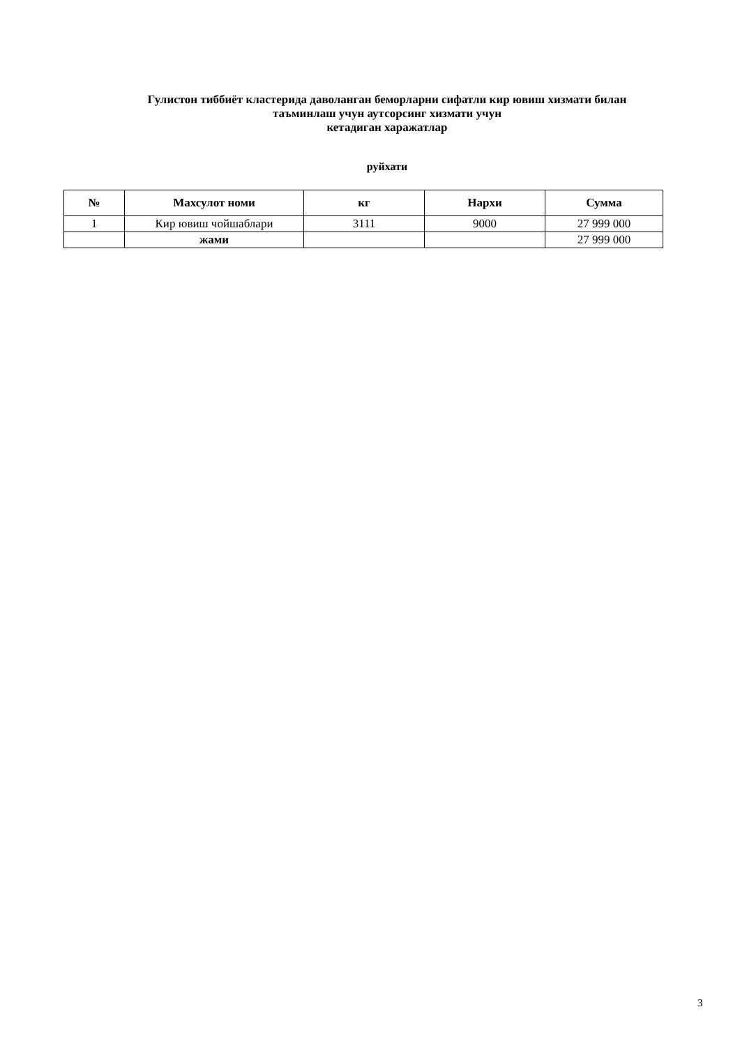Гулистон тиббиёт кластерида даволанган беморларни сифатли кир ювиш хизмати билан
таъминлаш учун аутсорсинг хизмати учун
кетадиган харажатлар
руйхати
| № | Махсулот номи | кг | Нархи | Сумма |
| --- | --- | --- | --- | --- |
| 1 | Кир ювиш чойшаблари | 3111 | 9000 | 27 999 000 |
| | жами | | | 27 999 000 |
3